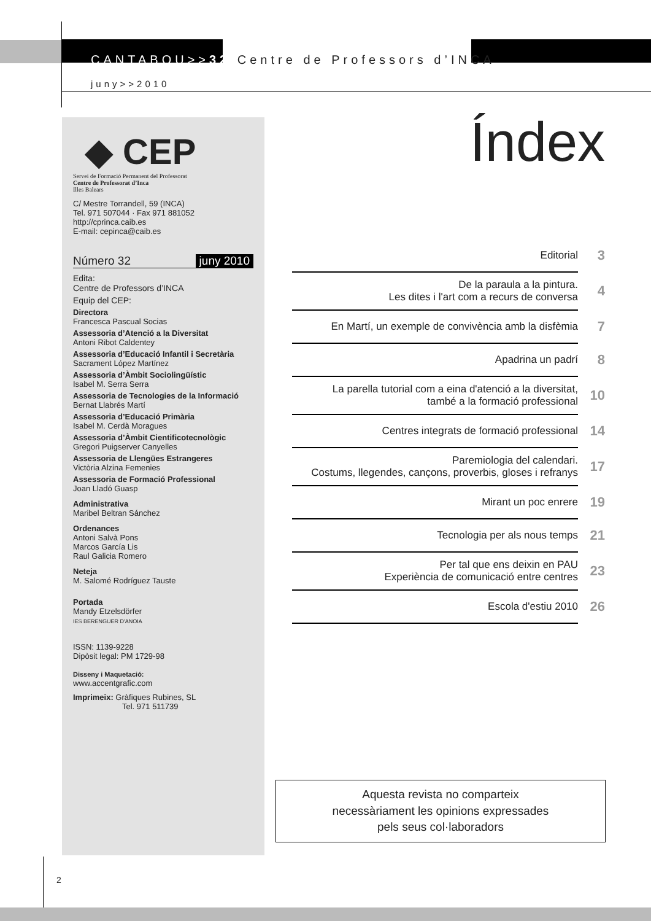CANTABOU>>32 Centre de Professors d’INCA
juny>>2010
◆ CEP
Servei de Formació Permanent del Professorat
Centre de Professorat d’Inca
Illes Balears
C/ Mestre Torrandell, 59 (INCA)
Tel. 971 507044 · Fax 971 881052
http://cprinca.caib.es
E-mail: cepinca@caib.es
Número 32 juny 2010
Edita:
Centre de Professors d’INCA
Equip del CEP:
Directora
Francesca Pascual Socias
Assessoria d’Atenció a la Diversitat
Antoni Ribot Caldentey
Assessoria d’Educació Infantil i Secretària
Sacrament López Martínez
Assessoria d’Àmbit Sociolingüístic
Isabel M. Serra Serra
Assessoria de Tecnologies de la Informació
Bernat Llabrés Martí
Assessoria d’Educació Primària
Isabel M. Cerdà Moragues
Assessoria d’Àmbit Cientificotecnològic
Gregori Puigserver Canyelles
Assessoria de Llengües Estrangeres
Victòria Alzina Femenies
Assessoria de Formació Professional
Joan Lladó Guasp
Administrativa
Maribel Beltran Sánchez
Ordenances
Antoni Salvà Pons
Marcos García Lis
Raul Galicia Romero
Neteja
M. Salomé Rodríguez Tauste
Portada
Mandy Etzelsdörfer
IES BERENGUER D'ANOIA
ISSN: 1139-9228
Dipòsit legal: PM 1729-98
Disseny i Maquetació:
www.accentgrafic.com
Imprimeix: Gràfiques Rubines, SL
Tel. 971 511739
Índex
Editorial
3
De la paraula a la pintura.
Les dites i l'art com a recurs de conversa
4
En Martí, un exemple de convivència amb la disfèmia
7
Apadrina un padrí
8
La parella tutorial com a eina d'atenció a la diversitat,
també a la formació professional
10
Centres integrats de formació professional
14
Paremiologia del calendari.
Costums, llegendes, cançons, proverbis, gloses i refranys
17
Mirant un poc enrere
19
Tecnologia per als nous temps
21
Per tal que ens deixin en PAU
Experiència de comunicació entre centres
23
Escola d'estiu 2010
26
Aquesta revista no comparteix
necessàriament les opinions expressades
pels seus col·laboradors
2